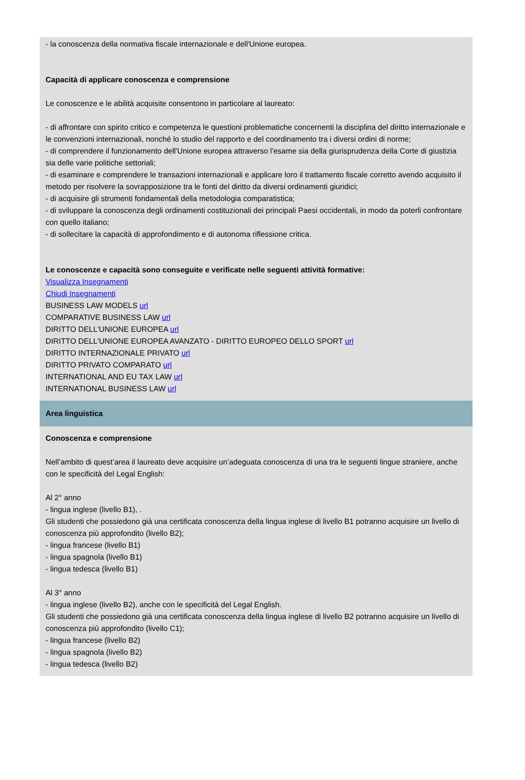- la conoscenza della normativa fiscale internazionale e dell'Unione europea.
Capacità di applicare conoscenza e comprensione
Le conoscenze e le abilità acquisite consentono in particolare al laureato:
- di affrontare con spirito critico e competenza le questioni problematiche concernenti la disciplina del diritto internazionale e le convenzioni internazionali, nonché lo studio del rapporto e del coordinamento tra i diversi ordini di norme;
- di comprendere il funzionamento dell'Unione europea attraverso l'esame sia della giurisprudenza della Corte di giustizia sia delle varie politiche settoriali;
- di esaminare e comprendere le transazioni internazionali e applicare loro il trattamento fiscale corretto avendo acquisito il metodo per risolvere la sovrapposizione tra le fonti del diritto da diversi ordinamenti giuridici;
- di acquisire gli strumenti fondamentali della metodologia comparatistica;
- di sviluppare la conoscenza degli ordinamenti costituzionali dei principali Paesi occidentali, in modo da poterli confrontare con quello italiano;
- di sollecitare la capacità di approfondimento e di autonoma riflessione critica.
Le conoscenze e capacità sono conseguite e verificate nelle seguenti attività formative:
Visualizza Insegnamenti
Chiudi Insegnamenti
BUSINESS LAW MODELS url
COMPARATIVE BUSINESS LAW url
DIRITTO DELL'UNIONE EUROPEA url
DIRITTO DELL'UNIONE EUROPEA AVANZATO - DIRITTO EUROPEO DELLO SPORT url
DIRITTO INTERNAZIONALE PRIVATO url
DIRITTO PRIVATO COMPARATO url
INTERNATIONAL AND EU TAX LAW url
INTERNATIONAL BUSINESS LAW url
Area linguistica
Conoscenza e comprensione
Nell’ambito di quest’area il laureato deve acquisire un’adeguata conoscenza di una tra le seguenti lingue straniere, anche con le specificità del Legal English:
Al 2° anno
- lingua inglese (livello B1), .
Gli studenti che possiedono già una certificata conoscenza della lingua inglese di livello B1 potranno acquisire un livello di conoscenza più approfondito (livello B2);
- lingua francese (livello B1)
- lingua spagnola (livello B1)
- lingua tedesca (livello B1)
Al 3° anno
- lingua inglese (livello B2), anche con le specificità del Legal English.
Gli studenti che possiedono già una certificata conoscenza della lingua inglese di livello B2 potranno acquisire un livello di conoscenza più approfondito (livello C1);
- lingua francese (livello B2)
- lingua spagnola (livello B2)
- lingua tedesca (livello B2)